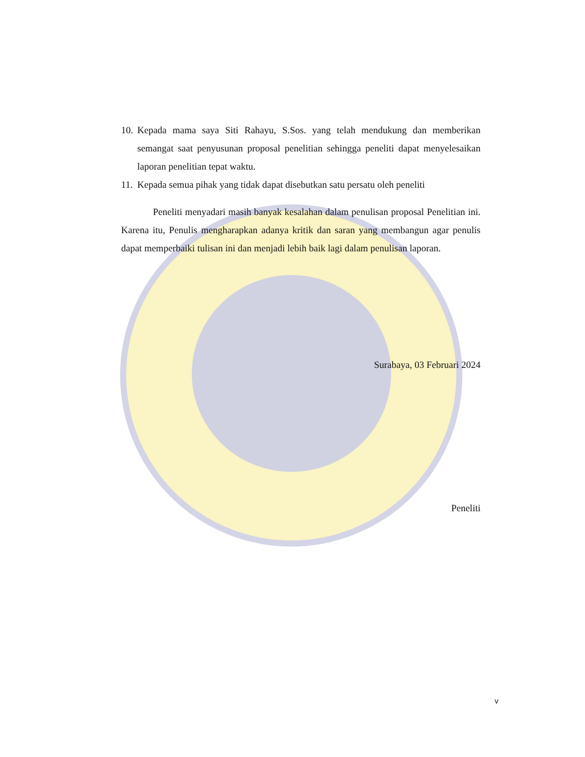10. Kepada mama saya Siti Rahayu, S.Sos. yang telah mendukung dan memberikan semangat saat penyusunan proposal penelitian sehingga peneliti dapat menyelesaikan laporan penelitian tepat waktu.
11. Kepada semua pihak yang tidak dapat disebutkan satu persatu oleh peneliti
Peneliti menyadari masih banyak kesalahan dalam penulisan proposal Penelitian ini. Karena itu, Penulis mengharapkan adanya kritik dan saran yang membangun agar penulis dapat memperbaiki tulisan ini dan menjadi lebih baik lagi dalam penulisan laporan.
Surabaya, 03 Februari 2024
Peneliti
v